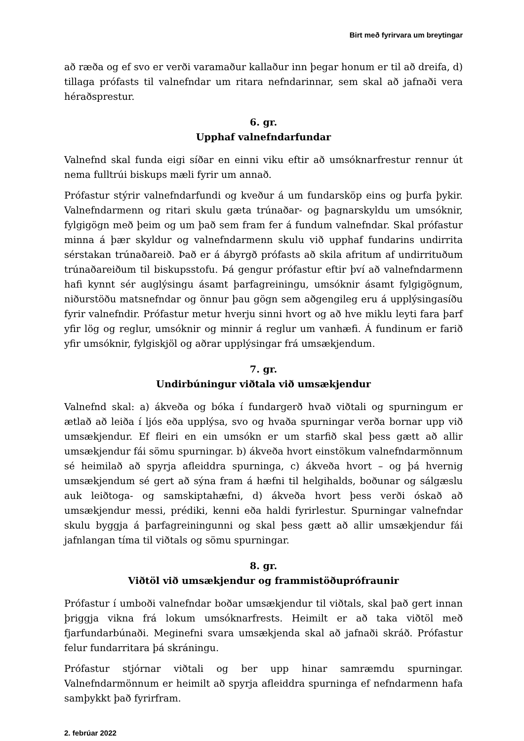Birt með fyrirvara um breytingar
að ræða og ef svo er verði varamaður kallaður inn þegar honum er til að dreifa, d) tillaga prófasts til valnefndar um ritara nefndarinnar, sem skal að jafnaði vera héraðsprestur.
6. gr.
Upphaf valnefndarfundar
Valnefnd skal funda eigi síðar en einni viku eftir að umsóknarfrestur rennur út nema fulltrúi biskups mæli fyrir um annað.
Prófastur stýrir valnefndarfundi og kveður á um fundarsköp eins og þurfa þykir. Valnefndarmenn og ritari skulu gæta trúnaðar- og þagnarskyldu um umsóknir, fylgigögn með þeim og um það sem fram fer á fundum valnefndar. Skal prófastur minna á þær skyldur og valnefndarmenn skulu við upphaf fundarins undirrita sérstakan trúnaðareið. Það er á ábyrgð prófasts að skila afritum af undirrituðum trúnaðareiðum til biskupsstofu. Þá gengur prófastur eftir því að valnefndarmenn hafi kynnt sér auglýsingu ásamt þarfagreiningu, umsóknir ásamt fylgigögnum, niðurstöðu matsnefndar og önnur þau gögn sem aðgengileg eru á upplýsingasíðu fyrir valnefndir. Prófastur metur hverju sinni hvort og að hve miklu leyti fara þarf yfir lög og reglur, umsóknir og minnir á reglur um vanhæfi. Á fundinum er farið yfir umsóknir, fylgiskjöl og aðrar upplýsingar frá umsækjendum.
7. gr.
Undirbúningur viðtala við umsækjendur
Valnefnd skal: a) ákveða og bóka í fundargerð hvað viðtali og spurningum er ætlað að leiða í ljós eða upplýsa, svo og hvaða spurningar verða bornar upp við umsækjendur. Ef fleiri en ein umsókn er um starfið skal þess gætt að allir umsækjendur fái sömu spurningar. b) ákveða hvort einstökum valnefndarmönnum sé heimilað að spyrja afleiddra spurninga, c) ákveða hvort – og þá hvernig umsækjendum sé gert að sýna fram á hæfni til helgihalds, boðunar og sálgæslu auk leiðtoga- og samskiptahæfni, d) ákveða hvort þess verði óskað að umsækjendur messi, prédiki, kenni eða haldi fyrirlestur. Spurningar valnefndar skulu byggja á þarfagreiningunni og skal þess gætt að allir umsækjendur fái jafnlangan tíma til viðtals og sömu spurningar.
8. gr.
Viðtöl við umsækjendur og frammistöðuprófraunir
Prófastur í umboði valnefndar boðar umsækjendur til viðtals, skal það gert innan þriggja vikna frá lokum umsóknarfrests. Heimilt er að taka viðtöl með fjarfundarbúnaði. Meginefni svara umsækjenda skal að jafnaði skráð. Prófastur felur fundarritara þá skráningu.
Prófastur stjórnar viðtali og ber upp hinar samræmdu spurningar. Valnefndarmönnum er heimilt að spyrja afleiddra spurninga ef nefndarmenn hafa samþykkt það fyrirfram.
2. febrúar 2022